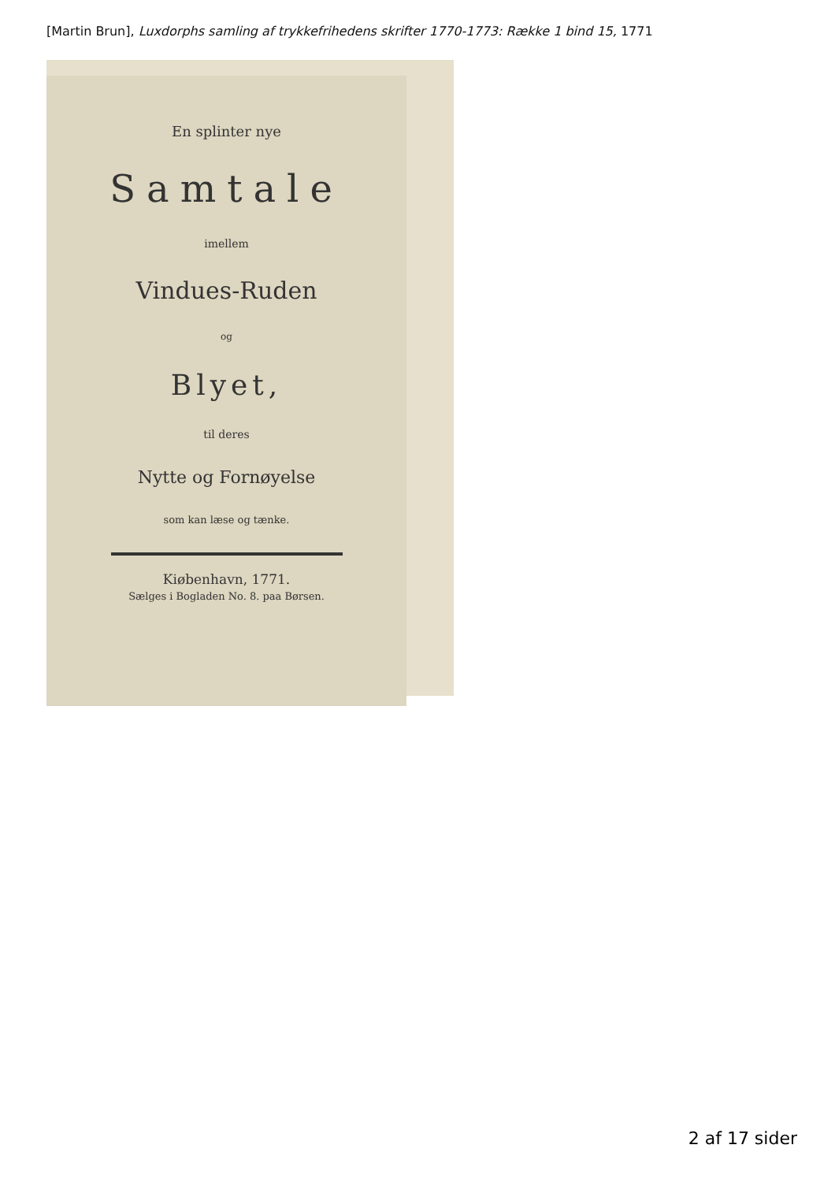[Martin Brun], Luxdorphs samling af trykkefrihedens skrifter 1770-1773: Række 1 bind 15, 1771
En splinter nye
Samtale
imellem
Vindues-Ruden
og
Blyet,
til deres
Nytte og Fornøyelse
som kan læse og tænke.
Kiøbenhavn, 1771.
Sælges i Bogladen No. 8. paa Børsen.
2 af 17 sider